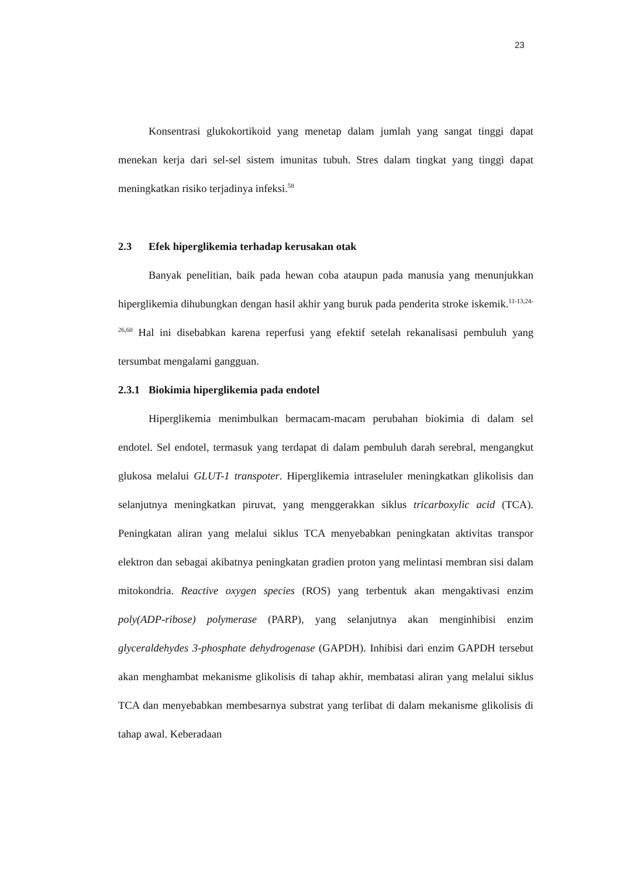23
Konsentrasi glukokortikoid yang menetap dalam jumlah yang sangat tinggi dapat menekan kerja dari sel-sel sistem imunitas tubuh. Stres dalam tingkat yang tinggi dapat meningkatkan risiko terjadinya infeksi.<sup>58</sup>
2.3 Efek hiperglikemia terhadap kerusakan otak
Banyak penelitian, baik pada hewan coba ataupun pada manusia yang menunjukkan hiperglikemia dihubungkan dengan hasil akhir yang buruk pada penderita stroke iskemik.<sup>11-13,24-26,60</sup> Hal ini disebabkan karena reperfusi yang efektif setelah rekanalisasi pembuluh yang tersumbat mengalami gangguan.
2.3.1 Biokimia hiperglikemia pada endotel
Hiperglikemia menimbulkan bermacam-macam perubahan biokimia di dalam sel endotel. Sel endotel, termasuk yang terdapat di dalam pembuluh darah serebral, mengangkut glukosa melalui GLUT-1 transpoter. Hiperglikemia intraseluler meningkatkan glikolisis dan selanjutnya meningkatkan piruvat, yang menggerakkan siklus tricarboxylic acid (TCA). Peningkatan aliran yang melalui siklus TCA menyebabkan peningkatan aktivitas transpor elektron dan sebagai akibatnya peningkatan gradien proton yang melintasi membran sisi dalam mitokondria. Reactive oxygen species (ROS) yang terbentuk akan mengaktivasi enzim poly(ADP-ribose) polymerase (PARP), yang selanjutnya akan menginhibisi enzim glyceraldehydes 3-phosphate dehydrogenase (GAPDH). Inhibisi dari enzim GAPDH tersebut akan menghambat mekanisme glikolisis di tahap akhir, membatasi aliran yang melalui siklus TCA dan menyebabkan membesarnya substrat yang terlibat di dalam mekanisme glikolisis di tahap awal. Keberadaan